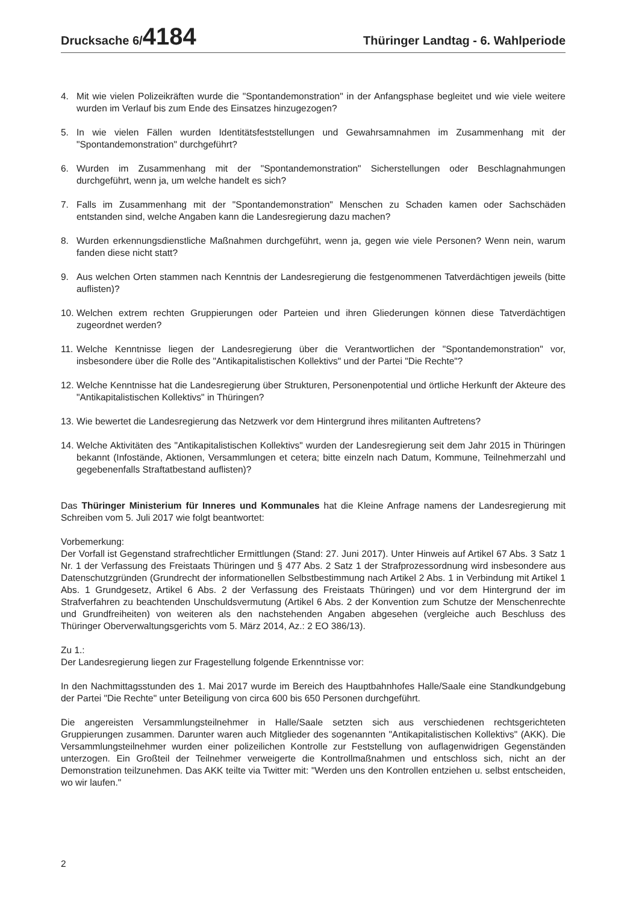Drucksache 6/4184
Thüringer Landtag - 6. Wahlperiode
4. Mit wie vielen Polizeikräften wurde die "Spontandemonstration" in der Anfangsphase begleitet und wie viele weitere wurden im Verlauf bis zum Ende des Einsatzes hinzugezogen?
5. In wie vielen Fällen wurden Identitätsfeststellungen und Gewahrsamnahmen im Zusammenhang mit der "Spontandemonstration" durchgeführt?
6. Wurden im Zusammenhang mit der "Spontandemonstration" Sicherstellungen oder Beschlagnahmungen durchgeführt, wenn ja, um welche handelt es sich?
7. Falls im Zusammenhang mit der "Spontandemonstration" Menschen zu Schaden kamen oder Sachschäden entstanden sind, welche Angaben kann die Landesregierung dazu machen?
8. Wurden erkennungsdienstliche Maßnahmen durchgeführt, wenn ja, gegen wie viele Personen? Wenn nein, warum fanden diese nicht statt?
9. Aus welchen Orten stammen nach Kenntnis der Landesregierung die festgenommenen Tatverdächtigen jeweils (bitte auflisten)?
10. Welchen extrem rechten Gruppierungen oder Parteien und ihren Gliederungen können diese Tatverdächtigen zugeordnet werden?
11. Welche Kenntnisse liegen der Landesregierung über die Verantwortlichen der "Spontandemonstration" vor, insbesondere über die Rolle des "Antikapitalistischen Kollektivs" und der Partei "Die Rechte"?
12. Welche Kenntnisse hat die Landesregierung über Strukturen, Personenpotential und örtliche Herkunft der Akteure des "Antikapitalistischen Kollektivs" in Thüringen?
13. Wie bewertet die Landesregierung das Netzwerk vor dem Hintergrund ihres militanten Auftretens?
14. Welche Aktivitäten des "Antikapitalistischen Kollektivs" wurden der Landesregierung seit dem Jahr 2015 in Thüringen bekannt (Infostände, Aktionen, Versammlungen et cetera; bitte einzeln nach Datum, Kommune, Teilnehmerzahl und gegebenenfalls Straftatbestand auflisten)?
Das Thüringer Ministerium für Inneres und Kommunales hat die Kleine Anfrage namens der Landesregierung mit Schreiben vom 5. Juli 2017 wie folgt beantwortet:
Vorbemerkung:
Der Vorfall ist Gegenstand strafrechtlicher Ermittlungen (Stand: 27. Juni 2017). Unter Hinweis auf Artikel 67 Abs. 3 Satz 1 Nr. 1 der Verfassung des Freistaats Thüringen und § 477 Abs. 2 Satz 1 der Strafprozessordnung wird insbesondere aus Datenschutzgründen (Grundrecht der informationellen Selbstbestimmung nach Artikel 2 Abs. 1 in Verbindung mit Artikel 1 Abs. 1 Grundgesetz, Artikel 6 Abs. 2 der Verfassung des Freistaats Thüringen) und vor dem Hintergrund der im Strafverfahren zu beachtenden Unschuldsvermutung (Artikel 6 Abs. 2 der Konvention zum Schutze der Menschenrechte und Grundfreiheiten) von weiteren als den nachstehenden Angaben abgesehen (vergleiche auch Beschluss des Thüringer Oberverwaltungsgerichts vom 5. März 2014, Az.: 2 EO 386/13).
Zu 1.:
Der Landesregierung liegen zur Fragestellung folgende Erkenntnisse vor:
In den Nachmittagsstunden des 1. Mai 2017 wurde im Bereich des Hauptbahnhofes Halle/Saale eine Standkundgebung der Partei "Die Rechte" unter Beteiligung von circa 600 bis 650 Personen durchgeführt.
Die angereisten Versammlungsteilnehmer in Halle/Saale setzten sich aus verschiedenen rechtsgerichteten Gruppierungen zusammen. Darunter waren auch Mitglieder des sogenannten "Antikapitalistischen Kollektivs" (AKK). Die Versammlungsteilnehmer wurden einer polizeilichen Kontrolle zur Feststellung von auflagenwidrigen Gegenständen unterzogen. Ein Großteil der Teilnehmer verweigerte die Kontrollmaßnahmen und entschloss sich, nicht an der Demonstration teilzunehmen. Das AKK teilte via Twitter mit: "Werden uns den Kontrollen entziehen u. selbst entscheiden, wo wir laufen."
2